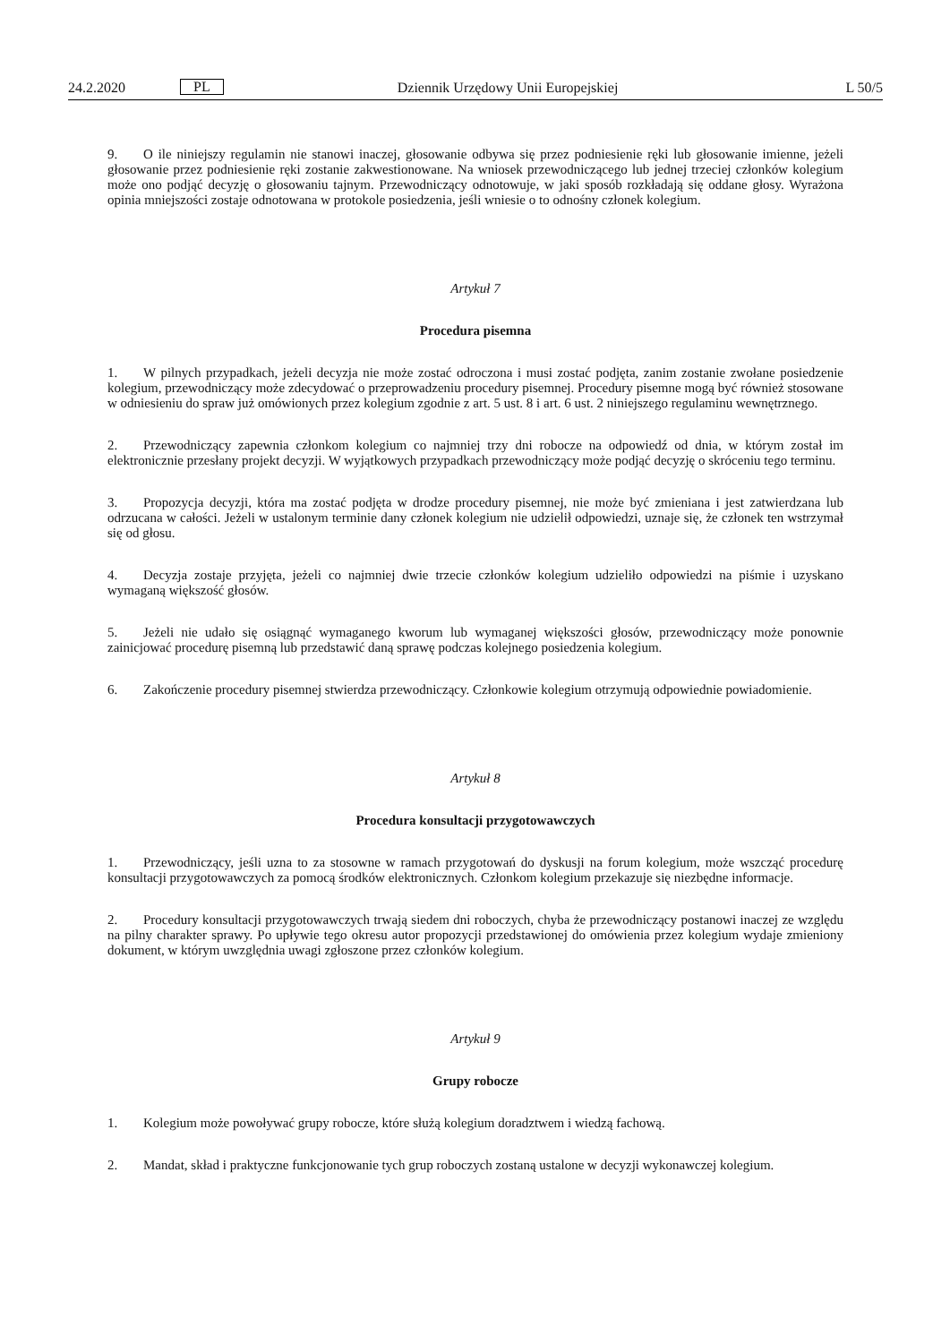24.2.2020 PL Dziennik Urzędowy Unii Europejskiej L 50/5
9. O ile niniejszy regulamin nie stanowi inaczej, głosowanie odbywa się przez podniesienie ręki lub głosowanie imienne, jeżeli głosowanie przez podniesienie ręki zostanie zakwestionowane. Na wniosek przewodniczącego lub jednej trzeciej członków kolegium może ono podjąć decyzję o głosowaniu tajnym. Przewodniczący odnotowuje, w jaki sposób rozkładają się oddane głosy. Wyrażona opinia mniejszości zostaje odnotowana w protokole posiedzenia, jeśli wniesie o to odnośny członek kolegium.
Artykuł 7
Procedura pisemna
1. W pilnych przypadkach, jeżeli decyzja nie może zostać odroczona i musi zostać podjęta, zanim zostanie zwołane posiedzenie kolegium, przewodniczący może zdecydować o przeprowadzeniu procedury pisemnej. Procedury pisemne mogą być również stosowane w odniesieniu do spraw już omówionych przez kolegium zgodnie z art. 5 ust. 8 i art. 6 ust. 2 niniejszego regulaminu wewnętrznego.
2. Przewodniczący zapewnia członkom kolegium co najmniej trzy dni robocze na odpowiedź od dnia, w którym został im elektronicznie przesłany projekt decyzji. W wyjątkowych przypadkach przewodniczący może podjąć decyzję o skróceniu tego terminu.
3. Propozycja decyzji, która ma zostać podjęta w drodze procedury pisemnej, nie może być zmieniana i jest zatwierdzana lub odrzucana w całości. Jeżeli w ustalonym terminie dany członek kolegium nie udzielił odpowiedzi, uznaje się, że członek ten wstrzymał się od głosu.
4. Decyzja zostaje przyjęta, jeżeli co najmniej dwie trzecie członków kolegium udzieliło odpowiedzi na piśmie i uzyskano wymaganą większość głosów.
5. Jeżeli nie udało się osiągnąć wymaganego kworum lub wymaganej większości głosów, przewodniczący może ponownie zainicjować procedurę pisemną lub przedstawić daną sprawę podczas kolejnego posiedzenia kolegium.
6. Zakończenie procedury pisemnej stwierdza przewodniczący. Członkowie kolegium otrzymują odpowiednie powiadomienie.
Artykuł 8
Procedura konsultacji przygotowawczych
1. Przewodniczący, jeśli uzna to za stosowne w ramach przygotowań do dyskusji na forum kolegium, może wszcząć procedurę konsultacji przygotowawczych za pomocą środków elektronicznych. Członkom kolegium przekazuje się niezbędne informacje.
2. Procedury konsultacji przygotowawczych trwają siedem dni roboczych, chyba że przewodniczący postanowi inaczej ze względu na pilny charakter sprawy. Po upływie tego okresu autor propozycji przedstawionej do omówienia przez kolegium wydaje zmieniony dokument, w którym uwzględnia uwagi zgłoszone przez członków kolegium.
Artykuł 9
Grupy robocze
1. Kolegium może powoływać grupy robocze, które służą kolegium doradztwem i wiedzą fachową.
2. Mandat, skład i praktyczne funkcjonowanie tych grup roboczych zostaną ustalone w decyzji wykonawczej kolegium.